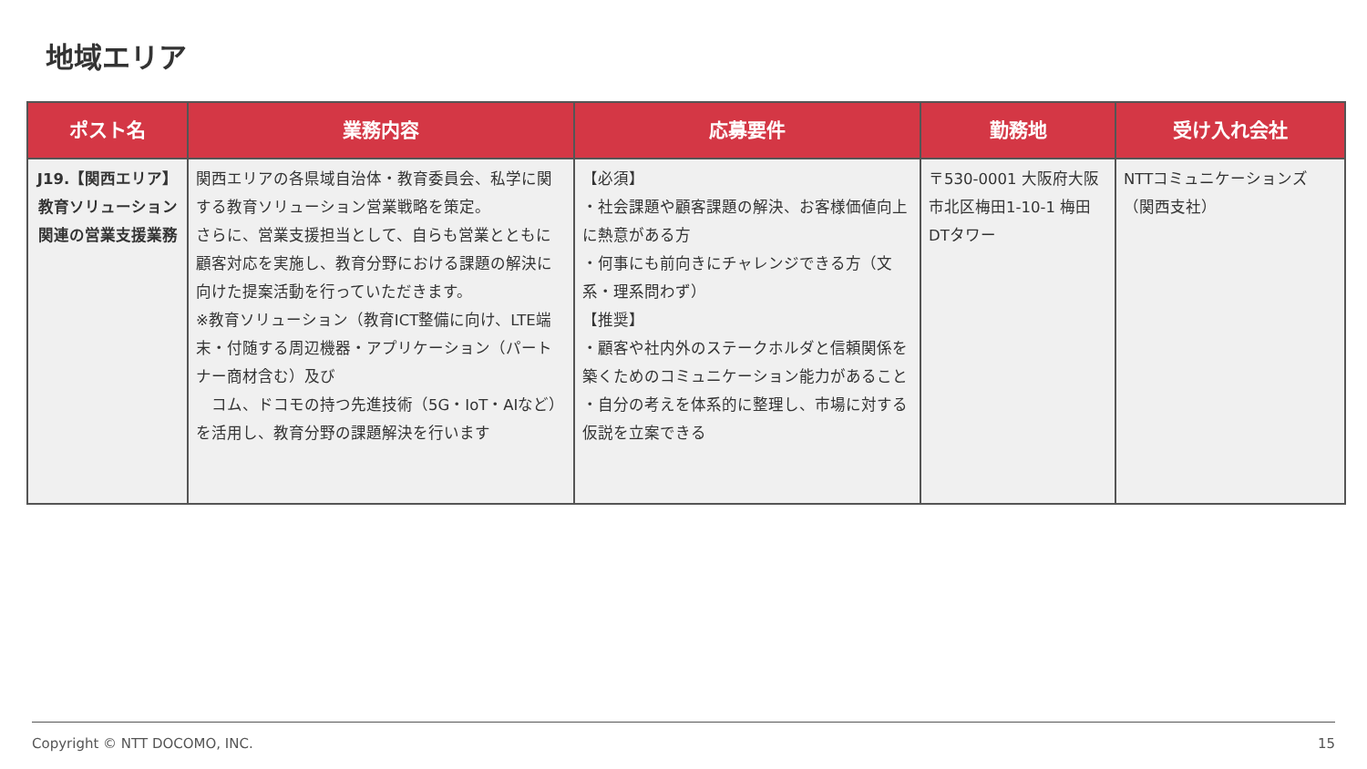地域エリア
| ポスト名 | 業務内容 | 応募要件 | 勤務地 | 受け入れ会社 |
| --- | --- | --- | --- | --- |
| J19.【関西エリア】教育ソリューション関連の営業支援業務 | 関西エリアの各県域自治体・教育委員会、私学に関する教育ソリューション営業戦略を策定。 さらに、営業支援担当として、自らも営業とともに顧客対応を実施し、教育分野における課題の解決に向けた提案活動を行っていただきます。 ※教育ソリューション（教育ICT整備に向け、LTE端末・付随する周辺機器・アプリケーション（パートナー商材含む）及び コム、ドコモの持つ先進技術（5G・IoT・AIなど）を活用し、教育分野の課題解決を行います | 【必須】 ・社会課題や顧客課題の解決、お客様価値向上に熱意がある方 ・何事にも前向きにチャレンジできる方（文系・理系問わず） 【推奨】 ・顧客や社内外のステークホルダと信頼関係を築くためのコミュニケーション能力があること ・自分の考えを体系的に整理し、市場に対する仮説を立案できる | 〒530-0001 大阪府大阪市北区梅田1-10-1 梅田DTタワー | NTTコミュニケーションズ（関西支社） |
Copyright © NTT DOCOMO, INC. 15